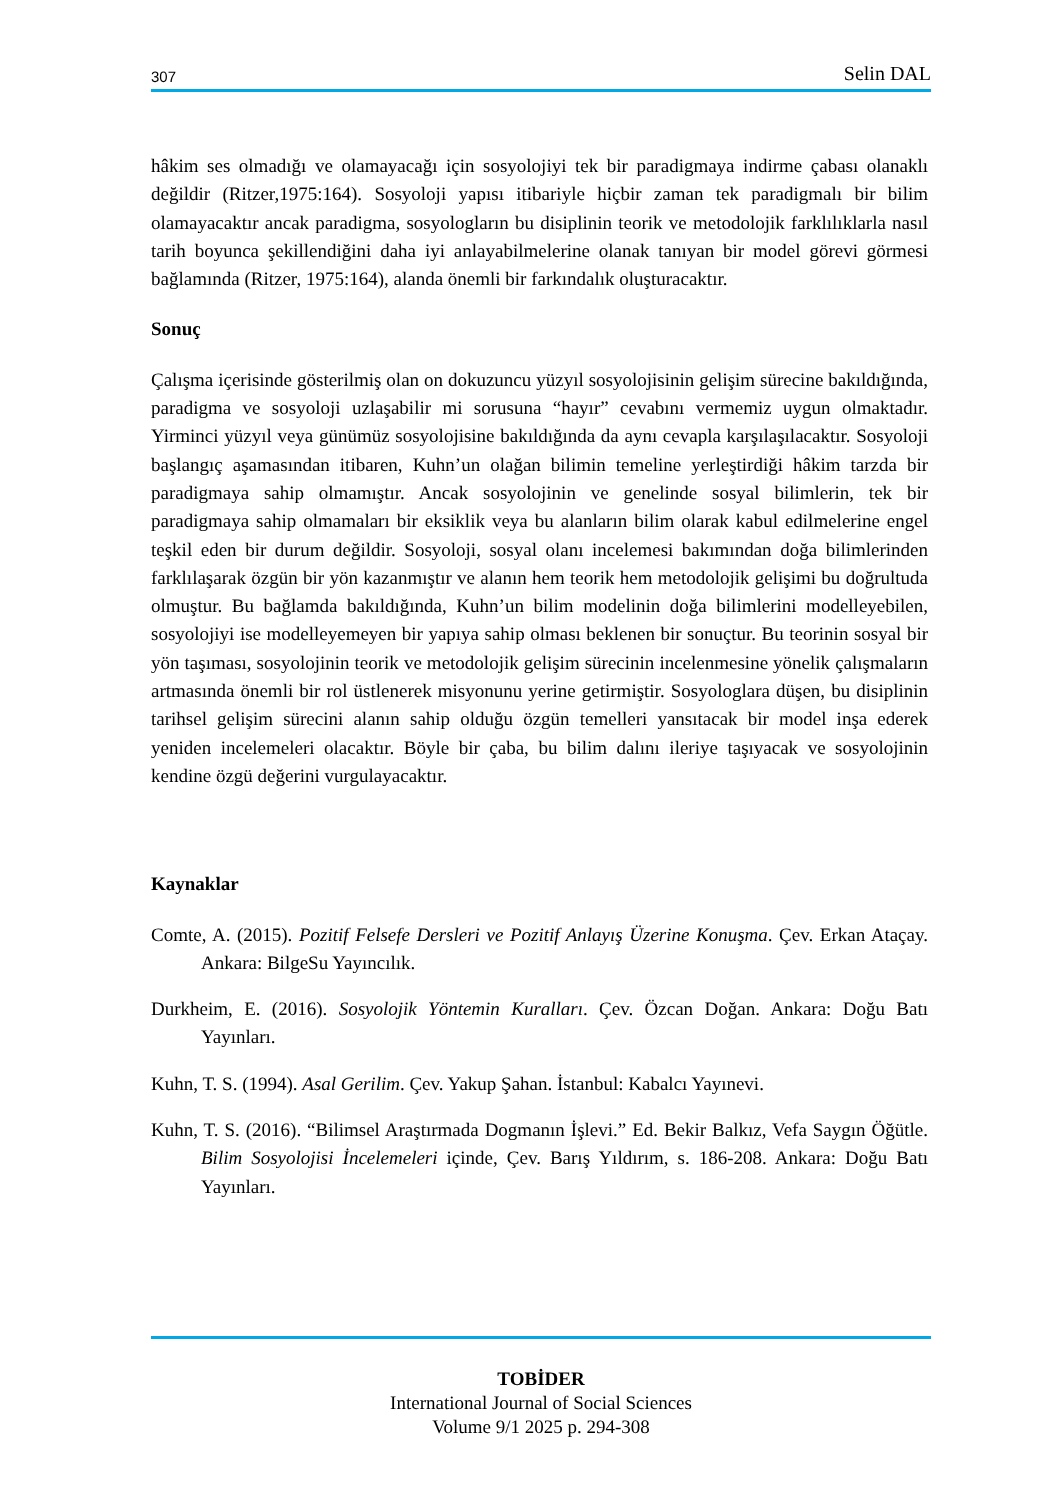307 Selin DAL
hâkim ses olmadığı ve olamayacağı için sosyolojiyi tek bir paradigmaya indirme çabası olanaklı değildir (Ritzer,1975:164). Sosyoloji yapısı itibariyle hiçbir zaman tek paradigmalı bir bilim olamayacaktır ancak paradigma, sosyologların bu disiplinin teorik ve metodolojik farklılıklarla nasıl tarih boyunca şekillendiğini daha iyi anlayabilmelerine olanak tanıyan bir model görevi görmesi bağlamında (Ritzer, 1975:164), alanda önemli bir farkındalık oluşturacaktır.
Sonuç
Çalışma içerisinde gösterilmiş olan on dokuzuncu yüzyıl sosyolojisinin gelişim sürecine bakıldığında, paradigma ve sosyoloji uzlaşabilir mi sorusuna “hayır” cevabını vermemiz uygun olmaktadır. Yirminci yüzyıl veya günümüz sosyolojisine bakıldığında da aynı cevapla karşılaşılacaktır. Sosyoloji başlangıç aşamasından itibaren, Kuhn’un olağan bilimin temeline yerleştirdiği hâkim tarzda bir paradigmaya sahip olmamıştır. Ancak sosyolojinin ve genelinde sosyal bilimlerin, tek bir paradigmaya sahip olmamaları bir eksiklik veya bu alanların bilim olarak kabul edilmelerine engel teşkil eden bir durum değildir. Sosyoloji, sosyal olanı incelemesi bakımından doğa bilimlerinden farklılaşarak özgün bir yön kazanmıştır ve alanın hem teorik hem metodolojik gelişimi bu doğrultuda olmuştur. Bu bağlamda bakıldığında, Kuhn’un bilim modelinin doğa bilimlerini modelleyebilen, sosyolojiyi ise modelleyemeyen bir yapıya sahip olması beklenen bir sonuçtur. Bu teorinin sosyal bir yön taşıması, sosyolojinin teorik ve metodolojik gelişim sürecinin incelenmesine yönelik çalışmaların artmasında önemli bir rol üstlenerek misyonunu yerine getirmiştir. Sosyologlara düşen, bu disiplinin tarihsel gelişim sürecini alanın sahip olduğu özgün temelleri yansıtacak bir model inşa ederek yeniden incelemeleri olacaktır. Böyle bir çaba, bu bilim dalını ileriye taşıyacak ve sosyolojinin kendine özgü değerini vurgulayacaktır.
Kaynaklar
Comte, A. (2015). Pozitif Felsefe Dersleri ve Pozitif Anlayış Üzerine Konuşma. Çev. Erkan Ataçay. Ankara: BilgeSu Yayıncılık.
Durkheim, E. (2016). Sosyolojik Yöntemin Kuralları. Çev. Özcan Doğan. Ankara: Doğu Batı Yayınları.
Kuhn, T. S. (1994). Asal Gerilim. Çev. Yakup Şahan. İstanbul: Kabalcı Yayınevi.
Kuhn, T. S. (2016). “Bilimsel Araştırmada Dogmanın İşlevi.” Ed. Bekir Balkız, Vefa Saygın Öğütle. Bilim Sosyolojisi İncelemeleri içinde, Çev. Barış Yıldırım, s. 186-208. Ankara: Doğu Batı Yayınları.
TOBİDER
International Journal of Social Sciences
Volume 9/1 2025 p. 294-308